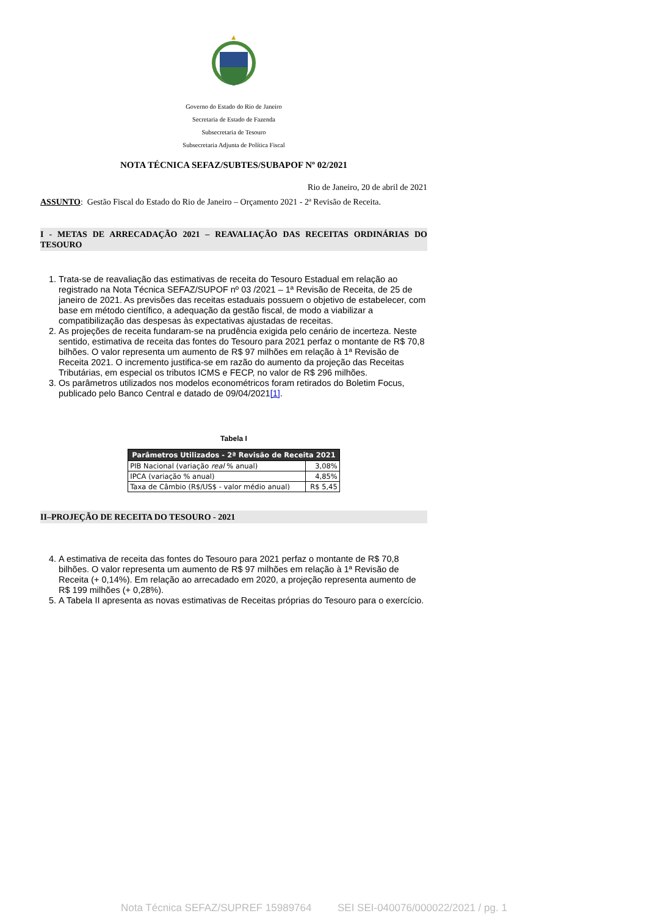Governo do Estado do Rio de Janeiro
Secretaria de Estado de Fazenda
Subsecretaria de Tesouro
Subsecretaria Adjunta de Política Fiscal
NOTA TÉCNICA SEFAZ/SUBTES/SUBAPOF Nº 02/2021
Rio de Janeiro, 20 de abril de 2021
ASSUNTO: Gestão Fiscal do Estado do Rio de Janeiro – Orçamento 2021 - 2ª Revisão de Receita.
I - METAS DE ARRECADAÇÃO 2021 – REAVALIAÇÃO DAS RECEITAS ORDINÁRIAS DO TESOURO
1. Trata-se de reavaliação das estimativas de receita do Tesouro Estadual em relação ao registrado na Nota Técnica SEFAZ/SUPOF nº 03 /2021 – 1ª Revisão de Receita, de 25 de janeiro de 2021. As previsões das receitas estaduais possuem o objetivo de estabelecer, com base em método científico, a adequação da gestão fiscal, de modo a viabilizar a compatibilização das despesas às expectativas ajustadas de receitas.
2. As projeções de receita fundaram-se na prudência exigida pelo cenário de incerteza. Neste sentido, estimativa de receita das fontes do Tesouro para 2021 perfaz o montante de R$ 70,8 bilhões. O valor representa um aumento de R$ 97 milhões em relação à 1ª Revisão de Receita 2021. O incremento justifica-se em razão do aumento da projeção das Receitas Tributárias, em especial os tributos ICMS e FECP, no valor de R$ 296 milhões.
3. Os parâmetros utilizados nos modelos econométricos foram retirados do Boletim Focus, publicado pelo Banco Central e datado de 09/04/2021[1].
Tabela I
| Parâmetros Utilizados - 2ª Revisão de Receita 2021 | |
| --- | --- |
| PIB Nacional (variação real % anual) | 3,08% |
| IPCA (variação % anual) | 4,85% |
| Taxa de Câmbio (R$/US$ - valor médio anual) | R$ 5,45 |
II–PROJEÇÃO DE RECEITA DO TESOURO - 2021
4. A estimativa de receita das fontes do Tesouro para 2021 perfaz o montante de R$ 70,8 bilhões. O valor representa um aumento de R$ 97 milhões em relação à 1ª Revisão de Receita (+ 0,14%). Em relação ao arrecadado em 2020, a projeção representa aumento de R$ 199 milhões (+ 0,28%).
5. A Tabela II apresenta as novas estimativas de Receitas próprias do Tesouro para o exercício.
Nota Técnica SEFAZ/SUPREF 15989764 SEI SEI-040076/000022/2021 / pg. 1